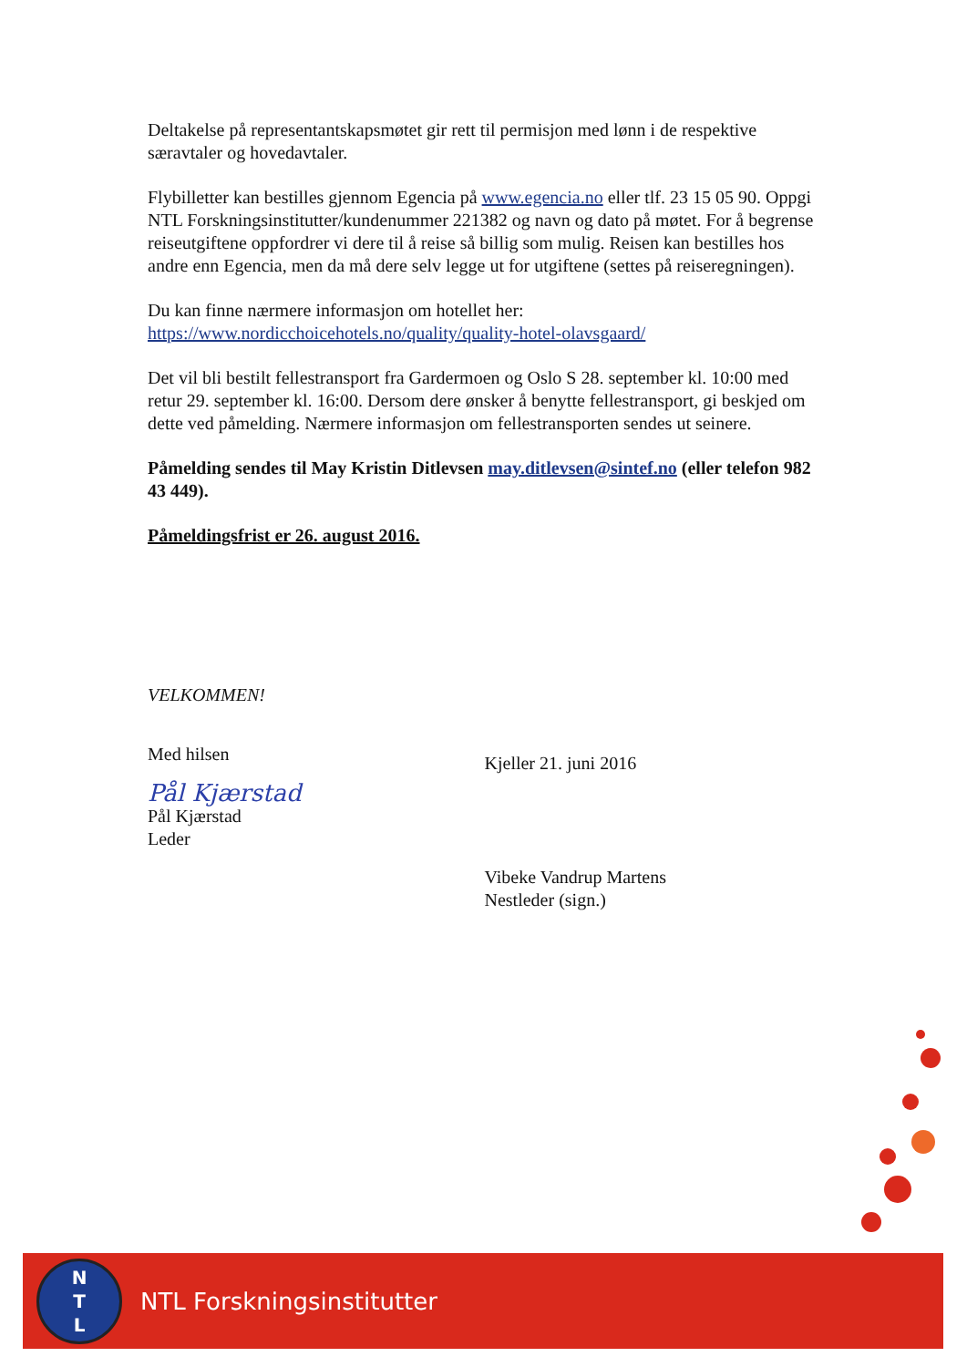Deltakelse på representantskapsmøtet gir rett til permisjon med lønn i de respektive særavtaler og hovedavtaler.
Flybilletter kan bestilles gjennom Egencia på www.egencia.no eller tlf. 23 15 05 90. Oppgi NTL Forskningsinstitutter/kundenummer 221382 og navn og dato på møtet. For å begrense reiseutgiftene oppfordrer vi dere til å reise så billig som mulig. Reisen kan bestilles hos andre enn Egencia, men da må dere selv legge ut for utgiftene (settes på reiseregningen).
Du kan finne nærmere informasjon om hotellet her:
https://www.nordicchoicehotels.no/quality/quality-hotel-olavsgaard/
Det vil bli bestilt fellestransport fra Gardermoen og Oslo S 28. september kl. 10:00 med retur 29. september kl. 16:00. Dersom dere ønsker å benytte fellestransport, gi beskjed om dette ved påmelding. Nærmere informasjon om fellestransporten sendes ut seinere.
Påmelding sendes til May Kristin Ditlevsen may.ditlevsen@sintef.no (eller telefon 982 43 449).
Påmeldingsfrist er 26. august 2016.
VELKOMMEN!
Med hilsen
Pål Kjærstad
Pål Kjærstad
Leder
Kjeller 21. juni 2016
Vibeke Vandrup Martens
Nestleder (sign.)
N
T
L
NTL Forskningsinstitutter